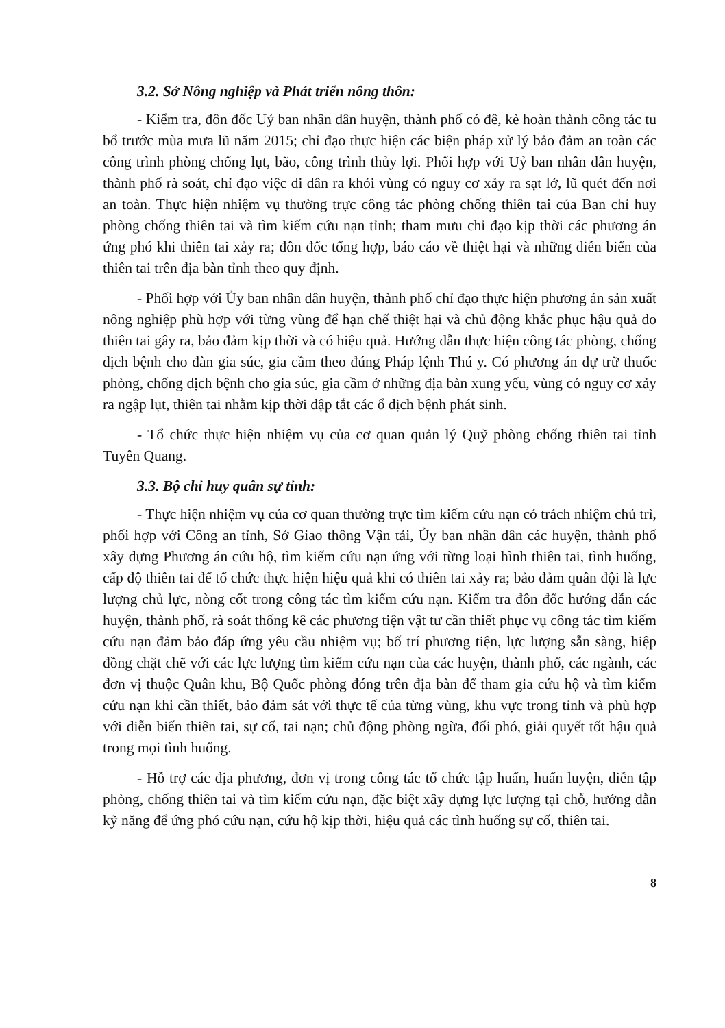3.2. Sở Nông nghiệp và Phát triển nông thôn:
- Kiểm tra, đôn đốc Uỷ ban nhân dân huyện, thành phố có đê, kè hoàn thành công tác tu bổ trước mùa mưa lũ năm 2015; chỉ đạo thực hiện các biện pháp xử lý bảo đảm an toàn các công trình phòng chống lụt, bão, công trình thủy lợi. Phối hợp với Uỷ ban nhân dân huyện, thành phố rà soát, chỉ đạo việc di dân ra khỏi vùng có nguy cơ xảy ra sạt lở, lũ quét đến nơi an toàn. Thực hiện nhiệm vụ thường trực công tác phòng chống thiên tai của Ban chỉ huy phòng chống thiên tai và tìm kiếm cứu nạn tỉnh; tham mưu chỉ đạo kịp thời các phương án ứng phó khi thiên tai xảy ra; đôn đốc tổng hợp, báo cáo về thiệt hại và những diễn biến của thiên tai trên địa bàn tỉnh theo quy định.
- Phối hợp với Ủy ban nhân dân huyện, thành phố chỉ đạo thực hiện phương án sản xuất nông nghiệp phù hợp với từng vùng để hạn chế thiệt hại và chủ động khắc phục hậu quả do thiên tai gây ra, bảo đảm kịp thời và có hiệu quả. Hướng dẫn thực hiện công tác phòng, chống dịch bệnh cho đàn gia súc, gia cầm theo đúng Pháp lệnh Thú y. Có phương án dự trữ thuốc phòng, chống dịch bệnh cho gia súc, gia cầm ở những địa bàn xung yếu, vùng có nguy cơ xảy ra ngập lụt, thiên tai nhằm kịp thời dập tắt các ổ dịch bệnh phát sinh.
- Tổ chức thực hiện nhiệm vụ của cơ quan quản lý Quỹ phòng chống thiên tai tỉnh Tuyên Quang.
3.3. Bộ chỉ huy quân sự tỉnh:
- Thực hiện nhiệm vụ của cơ quan thường trực tìm kiếm cứu nạn có trách nhiệm chủ trì, phối hợp với Công an tỉnh, Sở Giao thông Vận tải, Ủy ban nhân dân các huyện, thành phố xây dựng Phương án cứu hộ, tìm kiếm cứu nạn ứng với từng loại hình thiên tai, tình huống, cấp độ thiên tai để tổ chức thực hiện hiệu quả khi có thiên tai xảy ra; bảo đảm quân đội là lực lượng chủ lực, nòng cốt trong công tác tìm kiếm cứu nạn. Kiểm tra đôn đốc hướng dẫn các huyện, thành phố, rà soát thống kê các phương tiện vật tư cần thiết phục vụ công tác tìm kiếm cứu nạn đảm bảo đáp ứng yêu cầu nhiệm vụ; bố trí phương tiện, lực lượng sẵn sàng, hiệp đồng chặt chẽ với các lực lượng tìm kiếm cứu nạn của các huyện, thành phố, các ngành, các đơn vị thuộc Quân khu, Bộ Quốc phòng đóng trên địa bàn để tham gia cứu hộ và tìm kiếm cứu nạn khi cần thiết, bảo đảm sát với thực tế của từng vùng, khu vực trong tỉnh và phù hợp với diễn biến thiên tai, sự cố, tai nạn; chủ động phòng ngừa, đối phó, giải quyết tốt hậu quả trong mọi tình huống.
- Hỗ trợ các địa phương, đơn vị trong công tác tổ chức tập huấn, huấn luyện, diễn tập phòng, chống thiên tai và tìm kiếm cứu nạn, đặc biệt xây dựng lực lượng tại chỗ, hướng dẫn kỹ năng để ứng phó cứu nạn, cứu hộ kịp thời, hiệu quả các tình huống sự cố, thiên tai.
8